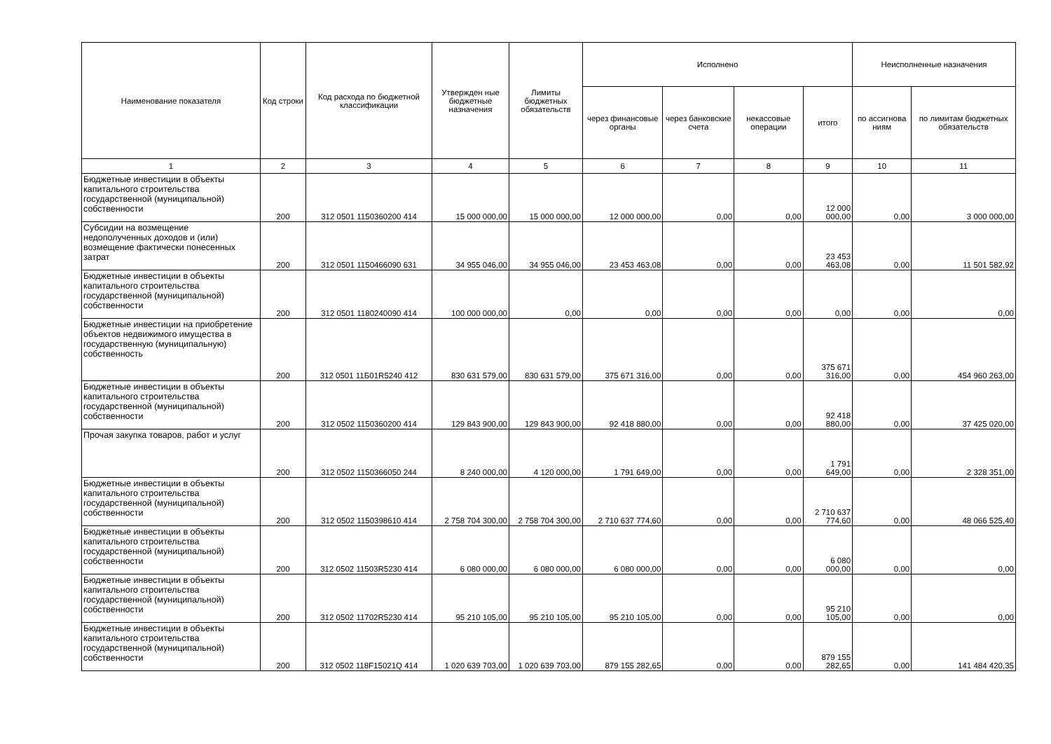| Наименование показателя | Код строки | Код расхода по бюджетной классификации | Утвержден ные бюджетные назначения | Лимиты бюджетных обязательств | Исполнено | | | | Неисполненные назначения | |
| --- | --- | --- | --- | --- | --- | --- | --- | --- | --- | --- |
| | | | | | через финансовые органы | через банковские счета | некассовые операции | итого | по ассигнова ниям | по лимитам бюджетных обязательств |
| 1 | 2 | 3 | 4 | 5 | 6 | 7 | 8 | 9 | 10 | 11 |
| Бюджетные инвестиции в объекты капитального строительства государственной (муниципальной) собственности | 200 | 312 0501 1150360200 414 | 15 000 000,00 | 15 000 000,00 | 12 000 000,00 | 0,00 | 0,00 | 12 000 000,00 | 0,00 | 3 000 000,00 |
| Субсидии на возмещение недополученных доходов и (или) возмещение фактически понесенных затрат | 200 | 312 0501 1150466090 631 | 34 955 046,00 | 34 955 046,00 | 23 453 463,08 | 0,00 | 0,00 | 23 453 463,08 | 0,00 | 11 501 582,92 |
| Бюджетные инвестиции в объекты капитального строительства государственной (муниципальной) собственности | 200 | 312 0501 1180240090 414 | 100 000 000,00 | 0,00 | 0,00 | 0,00 | 0,00 | 0,00 | 0,00 | 0,00 |
| Бюджетные инвестиции на приобретение объектов недвижимого имущества в государственную (муниципальную) собственность | 200 | 312 0501 11Б01R5240 412 | 830 631 579,00 | 830 631 579,00 | 375 671 316,00 | 0,00 | 0,00 | 375 671 316,00 | 0,00 | 454 960 263,00 |
| Бюджетные инвестиции в объекты капитального строительства государственной (муниципальной) собственности | 200 | 312 0502 1150360200 414 | 129 843 900,00 | 129 843 900,00 | 92 418 880,00 | 0,00 | 0,00 | 92 418 880,00 | 0,00 | 37 425 020,00 |
| Прочая закупка товаров, работ и услуг | 200 | 312 0502 1150366050 244 | 8 240 000,00 | 4 120 000,00 | 1 791 649,00 | 0,00 | 0,00 | 1 791 649,00 | 0,00 | 2 328 351,00 |
| Бюджетные инвестиции в объекты капитального строительства государственной (муниципальной) собственности | 200 | 312 0502 1150398610 414 | 2 758 704 300,00 | 2 758 704 300,00 | 2 710 637 774,60 | 0,00 | 0,00 | 2 710 637 774,60 | 0,00 | 48 066 525,40 |
| Бюджетные инвестиции в объекты капитального строительства государственной (муниципальной) собственности | 200 | 312 0502 11503R5230 414 | 6 080 000,00 | 6 080 000,00 | 6 080 000,00 | 0,00 | 0,00 | 6 080 000,00 | 0,00 | 0,00 |
| Бюджетные инвестиции в объекты капитального строительства государственной (муниципальной) собственности | 200 | 312 0502 11702R5230 414 | 95 210 105,00 | 95 210 105,00 | 95 210 105,00 | 0,00 | 0,00 | 95 210 105,00 | 0,00 | 0,00 |
| Бюджетные инвестиции в объекты капитального строительства государственной (муниципальной) собственности | 200 | 312 0502 118F15021Q 414 | 1 020 639 703,00 | 1 020 639 703,00 | 879 155 282,65 | 0,00 | 0,00 | 879 155 282,65 | 0,00 | 141 484 420,35 |